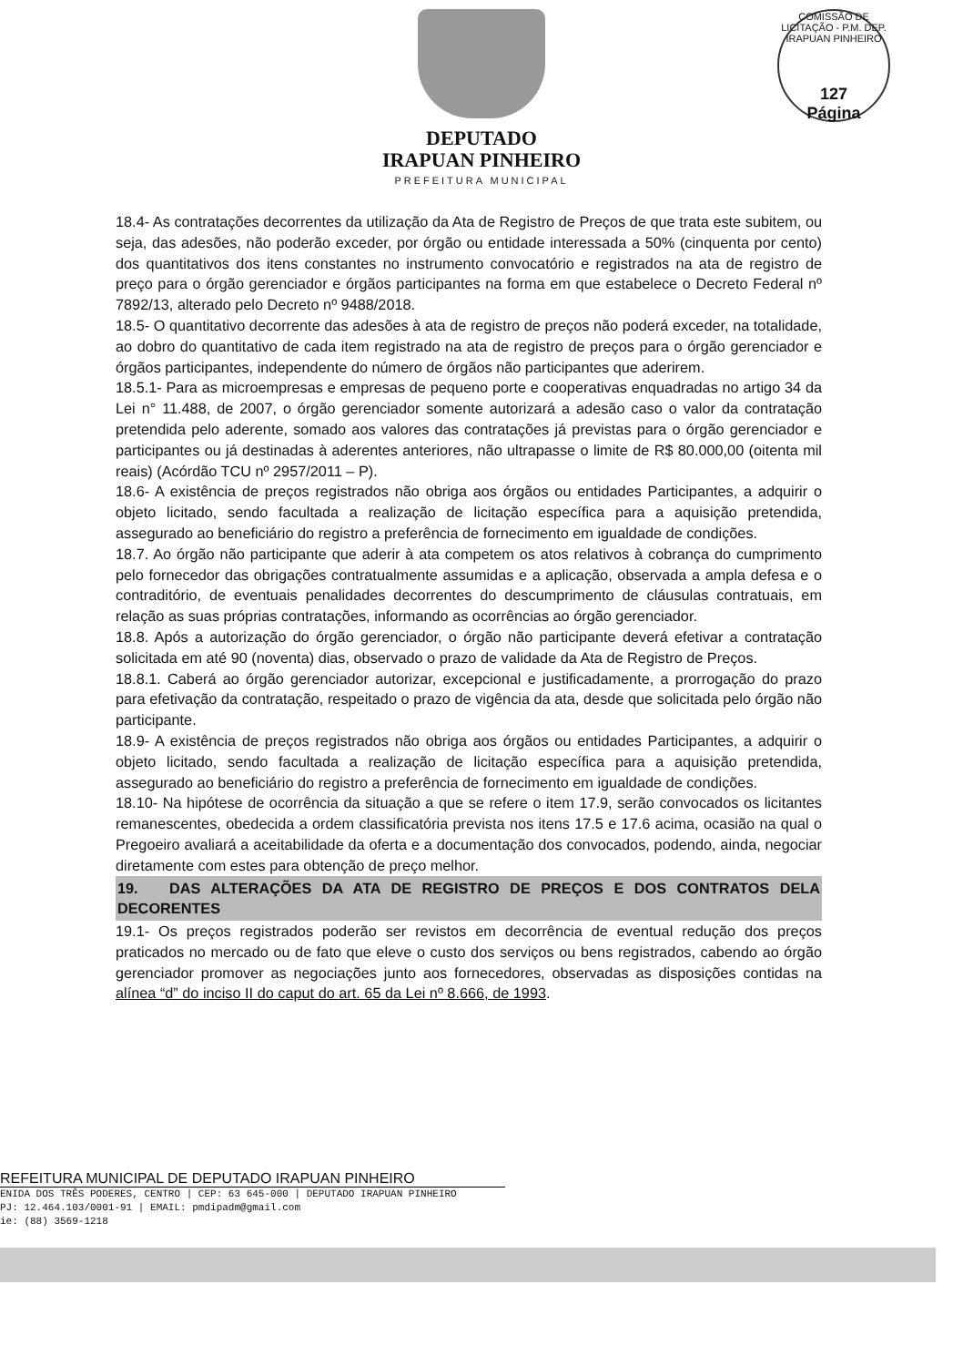COMISSÃO DE LICITAÇÃO - P.M. DEP. IRAPUAN PINHEIRO
127
Página
DEPUTADO
IRAPUAN PINHEIRO
PREFEITURA MUNICIPAL
18.4- As contratações decorrentes da utilização da Ata de Registro de Preços de que trata este subitem, ou seja, das adesões, não poderão exceder, por órgão ou entidade interessada a 50% (cinquenta por cento) dos quantitativos dos itens constantes no instrumento convocatório e registrados na ata de registro de preço para o órgão gerenciador e órgãos participantes na forma em que estabelece o Decreto Federal nº 7892/13, alterado pelo Decreto nº 9488/2018.
18.5- O quantitativo decorrente das adesões à ata de registro de preços não poderá exceder, na totalidade, ao dobro do quantitativo de cada item registrado na ata de registro de preços para o órgão gerenciador e órgãos participantes, independente do número de órgãos não participantes que aderirem.
18.5.1- Para as microempresas e empresas de pequeno porte e cooperativas enquadradas no artigo 34 da Lei n° 11.488, de 2007, o órgão gerenciador somente autorizará a adesão caso o valor da contratação pretendida pelo aderente, somado aos valores das contratações já previstas para o órgão gerenciador e participantes ou já destinadas à aderentes anteriores, não ultrapasse o limite de R$ 80.000,00 (oitenta mil reais) (Acórdão TCU nº 2957/2011 – P).
18.6- A existência de preços registrados não obriga aos órgãos ou entidades Participantes, a adquirir o objeto licitado, sendo facultada a realização de licitação específica para a aquisição pretendida, assegurado ao beneficiário do registro a preferência de fornecimento em igualdade de condições.
18.7. Ao órgão não participante que aderir à ata competem os atos relativos à cobrança do cumprimento pelo fornecedor das obrigações contratualmente assumidas e a aplicação, observada a ampla defesa e o contraditório, de eventuais penalidades decorrentes do descumprimento de cláusulas contratuais, em relação as suas próprias contratações, informando as ocorrências ao órgão gerenciador.
18.8. Após a autorização do órgão gerenciador, o órgão não participante deverá efetivar a contratação solicitada em até 90 (noventa) dias, observado o prazo de validade da Ata de Registro de Preços.
18.8.1. Caberá ao órgão gerenciador autorizar, excepcional e justificadamente, a prorrogação do prazo para efetivação da contratação, respeitado o prazo de vigência da ata, desde que solicitada pelo órgão não participante.
18.9- A existência de preços registrados não obriga aos órgãos ou entidades Participantes, a adquirir o objeto licitado, sendo facultada a realização de licitação específica para a aquisição pretendida, assegurado ao beneficiário do registro a preferência de fornecimento em igualdade de condições.
18.10- Na hipótese de ocorrência da situação a que se refere o item 17.9, serão convocados os licitantes remanescentes, obedecida a ordem classificatória prevista nos itens 17.5 e 17.6 acima, ocasião na qual o Pregoeiro avaliará a aceitabilidade da oferta e a documentação dos convocados, podendo, ainda, negociar diretamente com estes para obtenção de preço melhor.
19. DAS ALTERAÇÕES DA ATA DE REGISTRO DE PREÇOS E DOS CONTRATOS DELA DECORENTES
19.1- Os preços registrados poderão ser revistos em decorrência de eventual redução dos preços praticados no mercado ou de fato que eleve o custo dos serviços ou bens registrados, cabendo ao órgão gerenciador promover as negociações junto aos fornecedores, observadas as disposições contidas na alínea “d” do inciso II do caput do art. 65 da Lei nº 8.666, de 1993.
REFEITURA MUNICIPAL DE DEPUTADO IRAPUAN PINHEIRO
ENIDA DOS TRÊS PODERES, CENTRO | CEP: 63 645-000 | DEPUTADO IRAPUAN PINHEIRO
PJ: 12.464.103/0001-91 | EMAIL: pmdipadm@gmail.com
ie: (88) 3569-1218